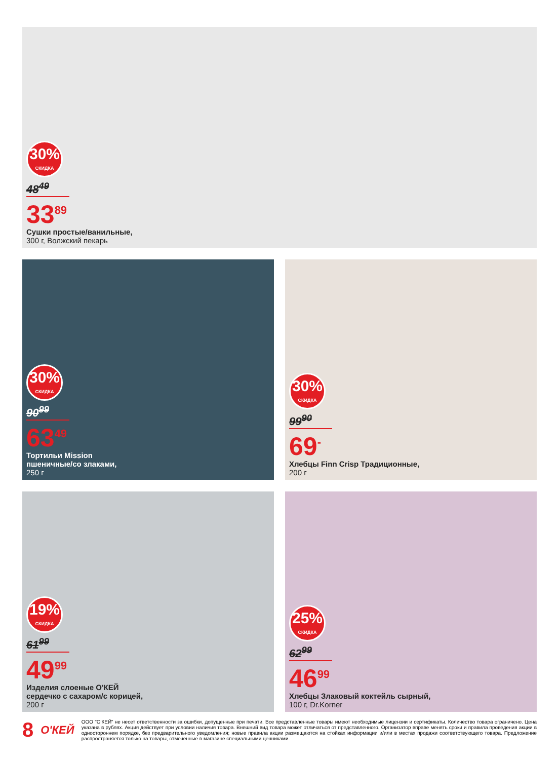30%
СКИДКА
48<sup>49</sup>
33<sup>89</sup>
Сушки простые/ванильные,
300 г, Волжский пекарь
30%
СКИДКА
90<sup>99</sup>
63<sup>49</sup>
Тортильи Mission
пшеничные/со злаками,
250 г
30%
СКИДКА
99<sup>90</sup>
69<sup>-</sup>
Хлебцы Finn Crisp Традиционные,
200 г
19%
СКИДКА
61<sup>99</sup>
49<sup>99</sup>
Изделия слоеные О'КЕЙ
сердечко с сахаром/с корицей,
200 г
25%
СКИДКА
62<sup>99</sup>
46<sup>99</sup>
Хлебцы Злаковый коктейль сырный,
100 г, Dr.Korner
8 О'КЕЙ
ООО "О'КЕЙ" не несет ответственности за ошибки, допущенные при печати. Все представленные товары имеют необходимые лицензии и сертификаты. Количество товара ограничено. Цена указана в рублях. Акция действует при условии наличия товара. Внешний вид товара может отличаться от представленного. Организатор вправе менять сроки и правила проведения акции в одностороннем порядке, без предварительного уведомления; новые правила акции размещаются на стойках информации и/или в местах продажи соответствующего товара. Предложение распространяется только на товары, отмеченные в магазине специальными ценниками.